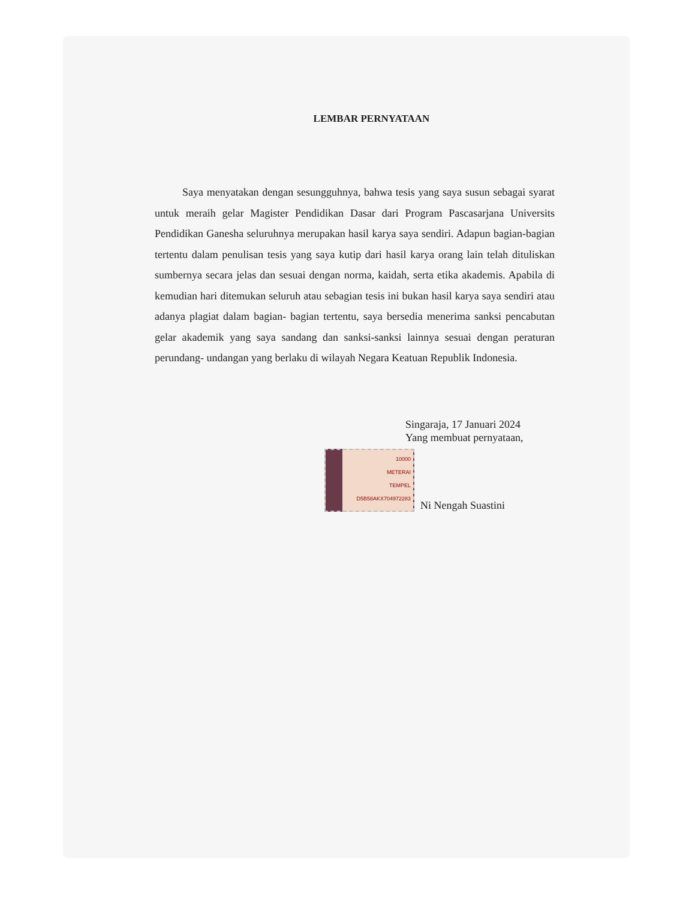LEMBAR PERNYATAAN
Saya menyatakan dengan sesungguhnya, bahwa tesis yang saya susun sebagai syarat untuk meraih gelar Magister Pendidikan Dasar dari Program Pascasarjana Universits Pendidikan Ganesha seluruhnya merupakan hasil karya saya sendiri. Adapun bagian-bagian tertentu dalam penulisan tesis yang saya kutip dari hasil karya orang lain telah dituliskan sumbernya secara jelas dan sesuai dengan norma, kaidah, serta etika akademis. Apabila di kemudian hari ditemukan seluruh atau sebagian tesis ini bukan hasil karya saya sendiri atau adanya plagiat dalam bagian- bagian tertentu, saya bersedia menerima sanksi pencabutan gelar akademik yang saya sandang dan sanksi-sanksi lainnya sesuai dengan peraturan perundang- undangan yang berlaku di wilayah Negara Keatuan Republik Indonesia.
Singaraja, 17 Januari 2024
Yang membuat pernyataan,
10000
METERAI
TEMPEL
D5B58AKX704972283
Ni Nengah Suastini